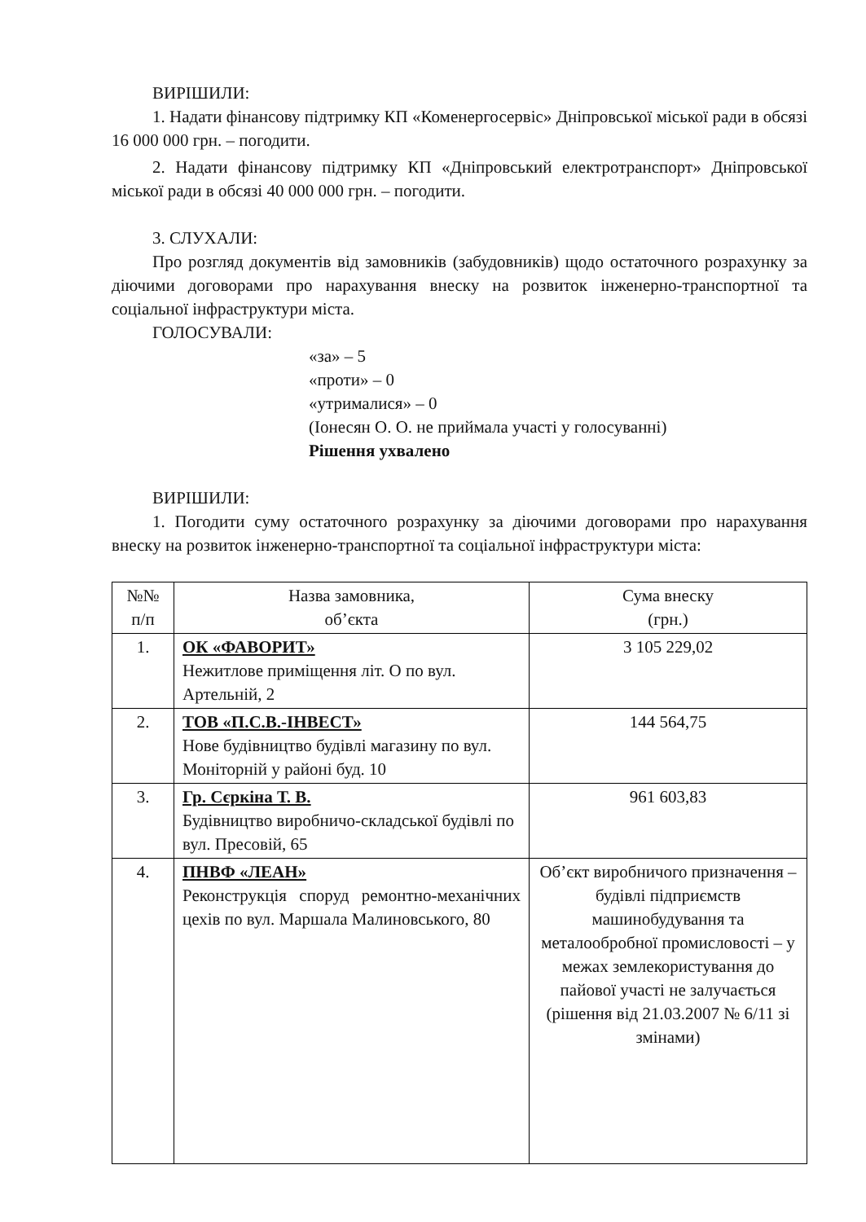ВИРІШИЛИ:
1. Надати фінансову підтримку КП «Коменергосервіс» Дніпровської міської ради в обсязі 16 000 000 грн. – погодити.
2. Надати фінансову підтримку КП «Дніпровський електротранспорт» Дніпровської міської ради в обсязі 40 000 000 грн. – погодити.
3. СЛУХАЛИ:
Про розгляд документів від замовників (забудовників) щодо остаточного розрахунку за діючими договорами про нарахування внеску на розвиток інженерно-транспортної та соціальної інфраструктури міста.
ГОЛОСУВАЛИ:
«за» – 5
«проти» – 0
«утрималися» – 0
(Іонесян О. О. не приймала участі у голосуванні)
Рішення ухвалено
ВИРІШИЛИ:
1. Погодити суму остаточного розрахунку за діючими договорами про нарахування внеску на розвиток інженерно-транспортної та соціальної інфраструктури міста:
| №№ п/п | Назва замовника, об’єкта | Сума внеску (грн.) |
| 1. | ОК «ФАВОРИТ» Нежитлове приміщення літ. О по вул. Артельній, 2 | 3 105 229,02 |
| 2. | ТОВ «П.С.В.-ІНВЕСТ» Нове будівництво будівлі магазину по вул. Моніторній у районі буд. 10 | 144 564,75 |
| 3. | Гр. Сєркіна Т. В. Будівництво виробничо-складської будівлі по вул. Пресовій, 65 | 961 603,83 |
| 4. | ПНВФ «ЛЕАН» Реконструкція споруд ремонтно-механічних цехів по вул. Маршала Малиновського, 80 | Об’єкт виробничого призначення – будівлі підприємств машинобудування та металообробної промисловості – у межах землекористування до пайової участі не залучається (рішення від 21.03.2007 № 6/11 зі змінами) |